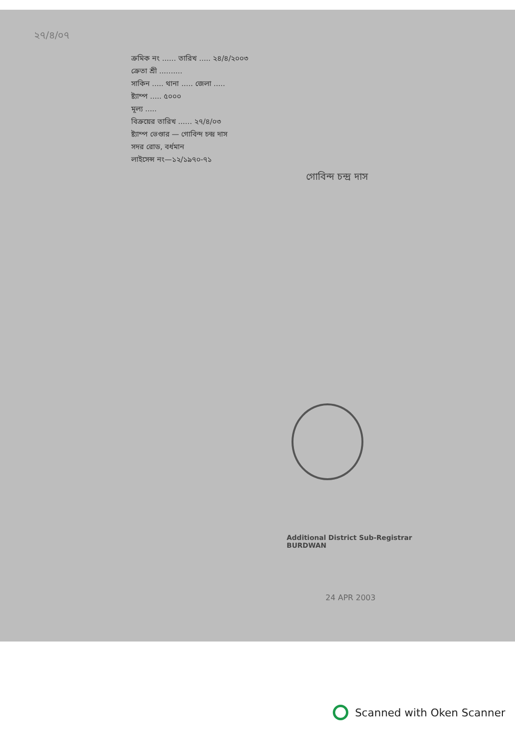২৭/৪/০৭
ক্রমিক নং ...... তারিখ ..... ২৪/৪/২০০৩
ক্রেতা শ্রী ..........
সাকিন ..... থানা ..... জেলা .....
ষ্ট্যাম্প ..... ৫০০০
মূল্য .....
বিক্রয়ের তারিখ ...... ২৭/৪/০৩
ষ্ট্যাম্প ভেণ্ডার — গোবিন্দ চন্দ্র দাস
সদর রোড, বর্ধমান
লাইসেন্স নং—১২/১৯৭০-৭১
গোবিন্দ চন্দ্র দাস
Additional District Sub-Registrar
BURDWAN
24 APR 2003
Scanned with Oken Scanner